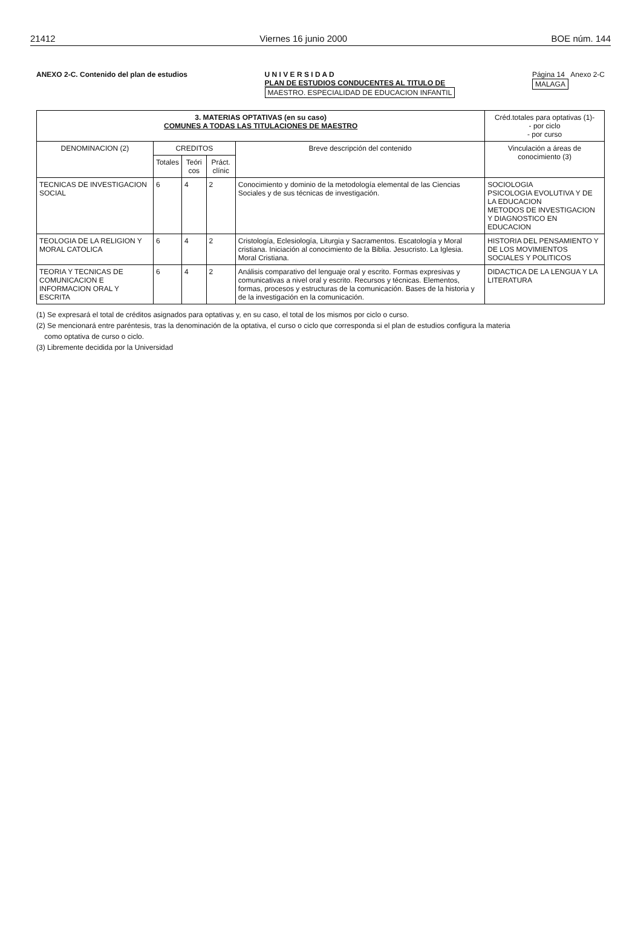21412 Viernes 16 junio 2000 BOE núm. 144
ANEXO 2-C. Contenido del plan de estudios
U N I V E R S I D A D
PLAN DE ESTUDIOS CONDUCENTES AL TITULO DE
MAESTRO. ESPECIALIDAD DE EDUCACION INFANTIL
Página 14 Anexo 2-C
MALAGA
| 3. MATERIAS OPTATIVAS (en su caso) COMUNES A TODAS LAS TITULACIONES DE MAESTRO | | | | | Créd.totales para optativas (1)- - por ciclo - por curso |
| --- | --- | --- | --- | --- | --- |
| DENOMINACION (2) | CREDITOS | | | Breve descripción del contenido | Vinculación a áreas de conocimiento (3) |
| | Totales | Teóri cos | Práct. clínic | | |
| TECNICAS DE INVESTIGACION SOCIAL | 6 | 4 | 2 | Conocimiento y dominio de la metodología elemental de las Ciencias Sociales y de sus técnicas de investigación. | SOCIOLOGIA PSICOLOGIA EVOLUTIVA Y DE LA EDUCACION METODOS DE INVESTIGACION Y DIAGNOSTICO EN EDUCACION |
| TEOLOGIA DE LA RELIGION Y MORAL CATOLICA | 6 | 4 | 2 | Cristología, Eclesiología, Liturgia y Sacramentos. Escatología y Moral cristiana. Iniciación al conocimiento de la Biblia. Jesucristo. La Iglesia. Moral Cristiana. | HISTORIA DEL PENSAMIENTO Y DE LOS MOVIMIENTOS SOCIALES Y POLITICOS |
| TEORIA Y TECNICAS DE COMUNICACION E INFORMACION ORAL Y ESCRITA | 6 | 4 | 2 | Análisis comparativo del lenguaje oral y escrito. Formas expresivas y comunicativas a nivel oral y escrito. Recursos y técnicas. Elementos, formas, procesos y estructuras de la comunicación. Bases de la historia y de la investigación en la comunicación. | DIDACTICA DE LA LENGUA Y LA LITERATURA |
(1) Se expresará el total de créditos asignados para optativas y, en su caso, el total de los mismos por ciclo o curso.
(2) Se mencionará entre paréntesis, tras la denominación de la optativa, el curso o ciclo que corresponda si el plan de estudios configura la materia
como optativa de curso o ciclo.
(3) Libremente decidida por la Universidad